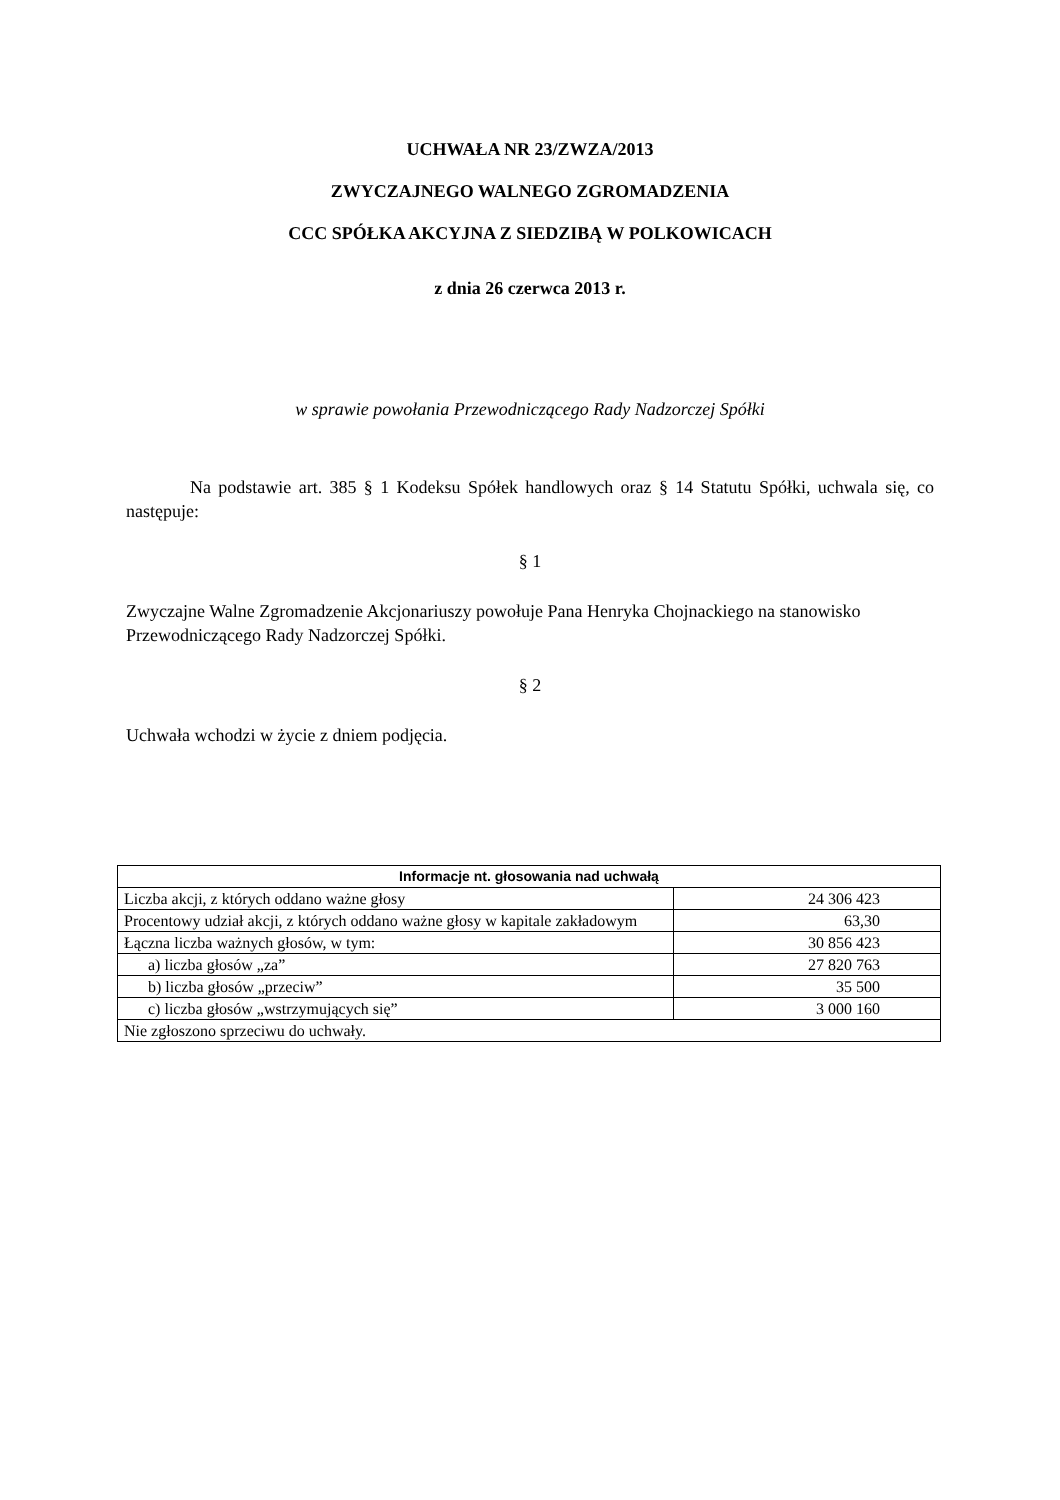UCHWAŁA NR 23/ZWZA/2013
ZWYCZAJNEGO WALNEGO ZGROMADZENIA
CCC SPÓŁKA AKCYJNA Z SIEDZIBĄ W POLKOWICACH
z dnia 26 czerwca 2013 r.
w sprawie powołania Przewodniczącego Rady Nadzorczej Spółki
Na podstawie art. 385 § 1 Kodeksu Spółek handlowych oraz § 14 Statutu Spółki, uchwala się, co następuje:
§ 1
Zwyczajne Walne Zgromadzenie Akcjonariuszy powołuje Pana Henryka Chojnackiego na stanowisko Przewodniczącego Rady Nadzorczej Spółki.
§ 2
Uchwała wchodzi w życie z dniem podjęcia.
| Informacje nt. głosowania nad uchwałą | |
| --- | --- |
| Liczba akcji, z których oddano ważne głosy | 24 306 423 |
| Procentowy udział akcji, z których oddano ważne głosy w kapitale zakładowym | 63,30 |
| Łączna liczba ważnych głosów, w tym: | 30 856 423 |
| a) liczba głosów „za” | 27 820 763 |
| b) liczba głosów „przeciw” | 35 500 |
| c) liczba głosów „wstrzymujących się” | 3 000 160 |
| Nie zgłoszono sprzeciwu do uchwały. | |